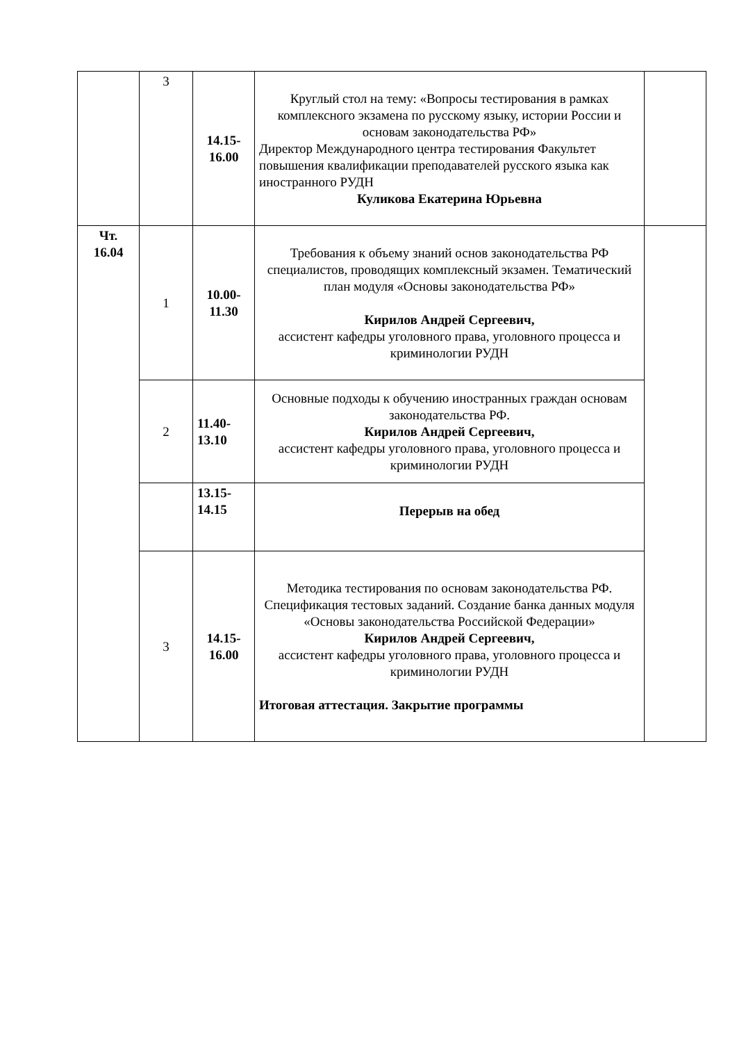| | 3 | 14.15- 16.00 | Круглый стол на тему: «Вопросы тестирования в рамках комплексного экзамена по русскому языку, истории России и основам законодательства РФ» Директор Международного центра тестирования Факультет повышения квалификации преподавателей русского языка как иностранного РУДН Куликова Екатерина Юрьевна | |
| Чт. 16.04 | 1 | 10.00- 11.30 | Требования к объему знаний основ законодательства РФ специалистов, проводящих комплексный экзамен. Тематический план модуля «Основы законодательства РФ» Кирилов Андрей Сергеевич, ассистент кафедры уголовного права, уголовного процесса и криминологии РУДН | |
| | 2 | 11.40- 13.10 | Основные подходы к обучению иностранных граждан основам законодательства РФ. Кирилов Андрей Сергеевич, ассистент кафедры уголовного права, уголовного процесса и криминологии РУДН | |
| | | 13.15- 14.15 | Перерыв на обед | |
| | 3 | 14.15- 16.00 | Методика тестирования по основам законодательства РФ. Спецификация тестовых заданий. Создание банка данных модуля «Основы законодательства Российской Федерации» Кирилов Андрей Сергеевич, ассистент кафедры уголовного права, уголовного процесса и криминологии РУДН Итоговая аттестация. Закрытие программы | |